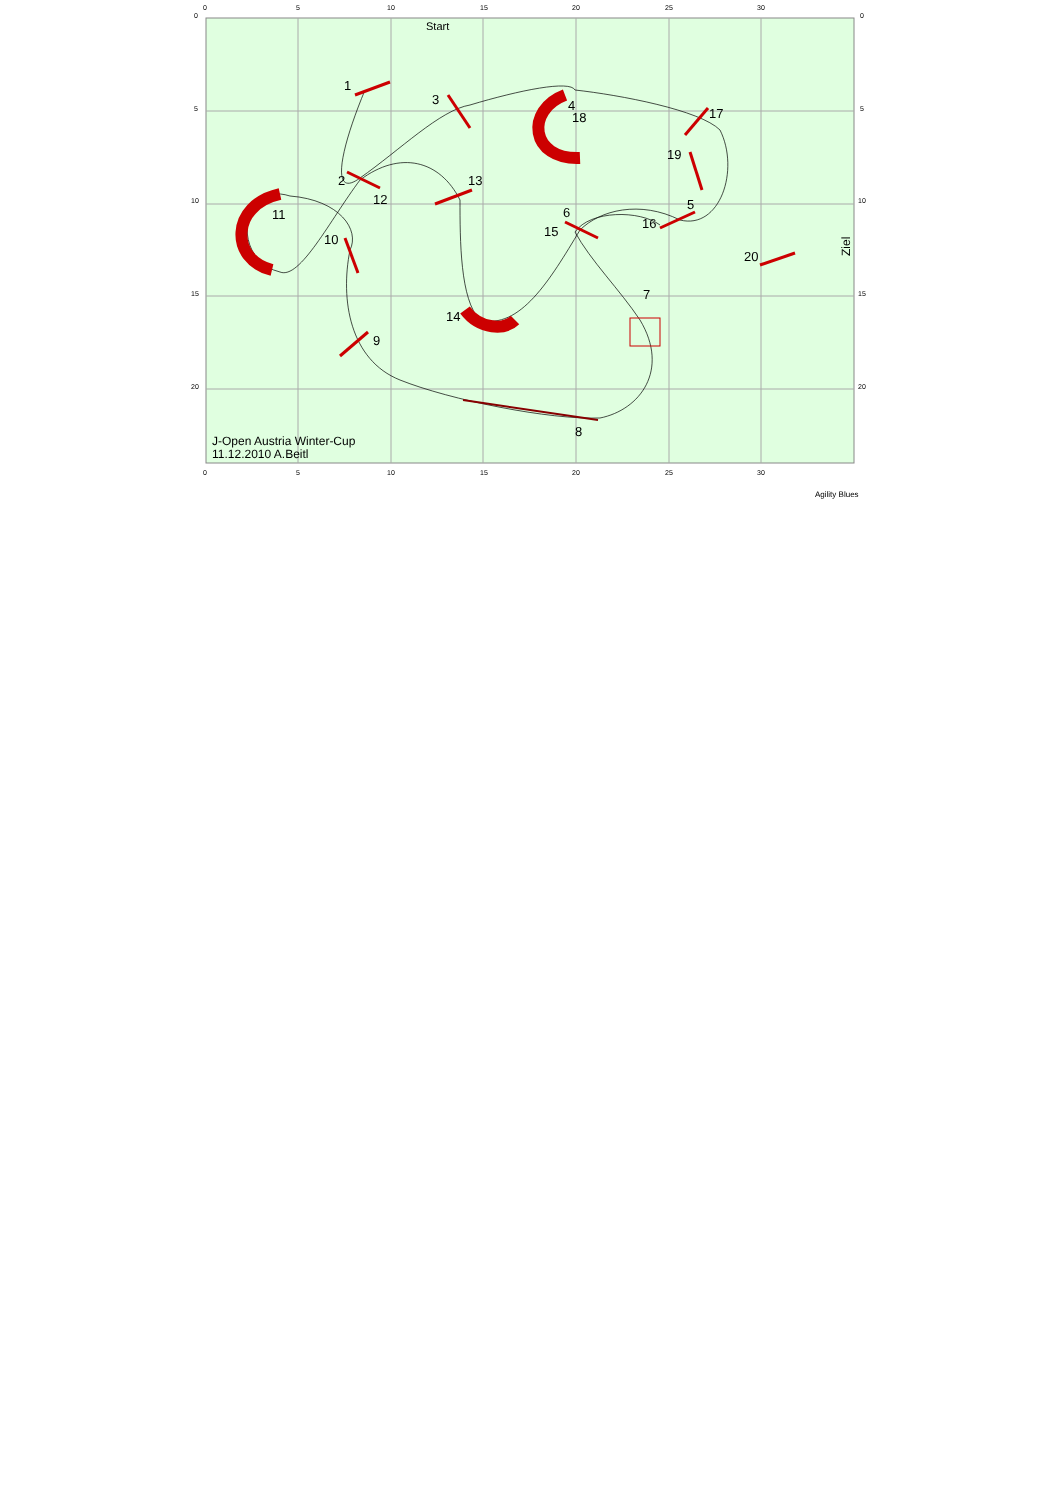0
5
10
15
20
25
30
0
5
10
15
20
25
30
0
5
10
15
20
0
5
10
15
20
1
2
3
4
18
5
6
15
7
8
9
10
11
12
13
14
16
17
19
20
Start
Ziel
J-Open Austria Winter-Cup
11.12.2010 A.Beitl
Agility Blues